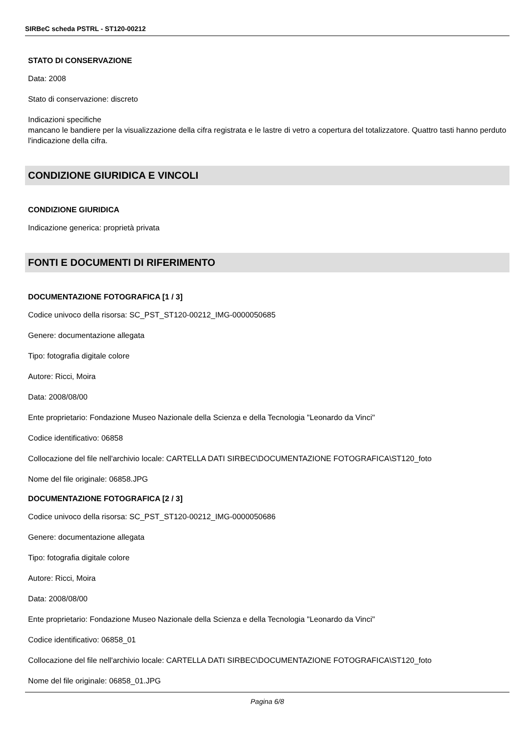SIRBeC scheda PSTRL - ST120-00212
STATO DI CONSERVAZIONE
Data: 2008
Stato di conservazione: discreto
Indicazioni specifiche
mancano le bandiere per la visualizzazione della cifra registrata e le lastre di vetro a copertura del totalizzatore. Quattro tasti hanno perduto l'indicazione della cifra.
CONDIZIONE GIURIDICA E VINCOLI
CONDIZIONE GIURIDICA
Indicazione generica: proprietà privata
FONTI E DOCUMENTI DI RIFERIMENTO
DOCUMENTAZIONE FOTOGRAFICA [1 / 3]
Codice univoco della risorsa: SC_PST_ST120-00212_IMG-0000050685
Genere: documentazione allegata
Tipo: fotografia digitale colore
Autore: Ricci, Moira
Data: 2008/08/00
Ente proprietario: Fondazione Museo Nazionale della Scienza e della Tecnologia "Leonardo da Vinci"
Codice identificativo: 06858
Collocazione del file nell'archivio locale: CARTELLA DATI SIRBEC\DOCUMENTAZIONE FOTOGRAFICA\ST120_foto
Nome del file originale: 06858.JPG
DOCUMENTAZIONE FOTOGRAFICA [2 / 3]
Codice univoco della risorsa: SC_PST_ST120-00212_IMG-0000050686
Genere: documentazione allegata
Tipo: fotografia digitale colore
Autore: Ricci, Moira
Data: 2008/08/00
Ente proprietario: Fondazione Museo Nazionale della Scienza e della Tecnologia "Leonardo da Vinci"
Codice identificativo: 06858_01
Collocazione del file nell'archivio locale: CARTELLA DATI SIRBEC\DOCUMENTAZIONE FOTOGRAFICA\ST120_foto
Nome del file originale: 06858_01.JPG
Pagina 6/8